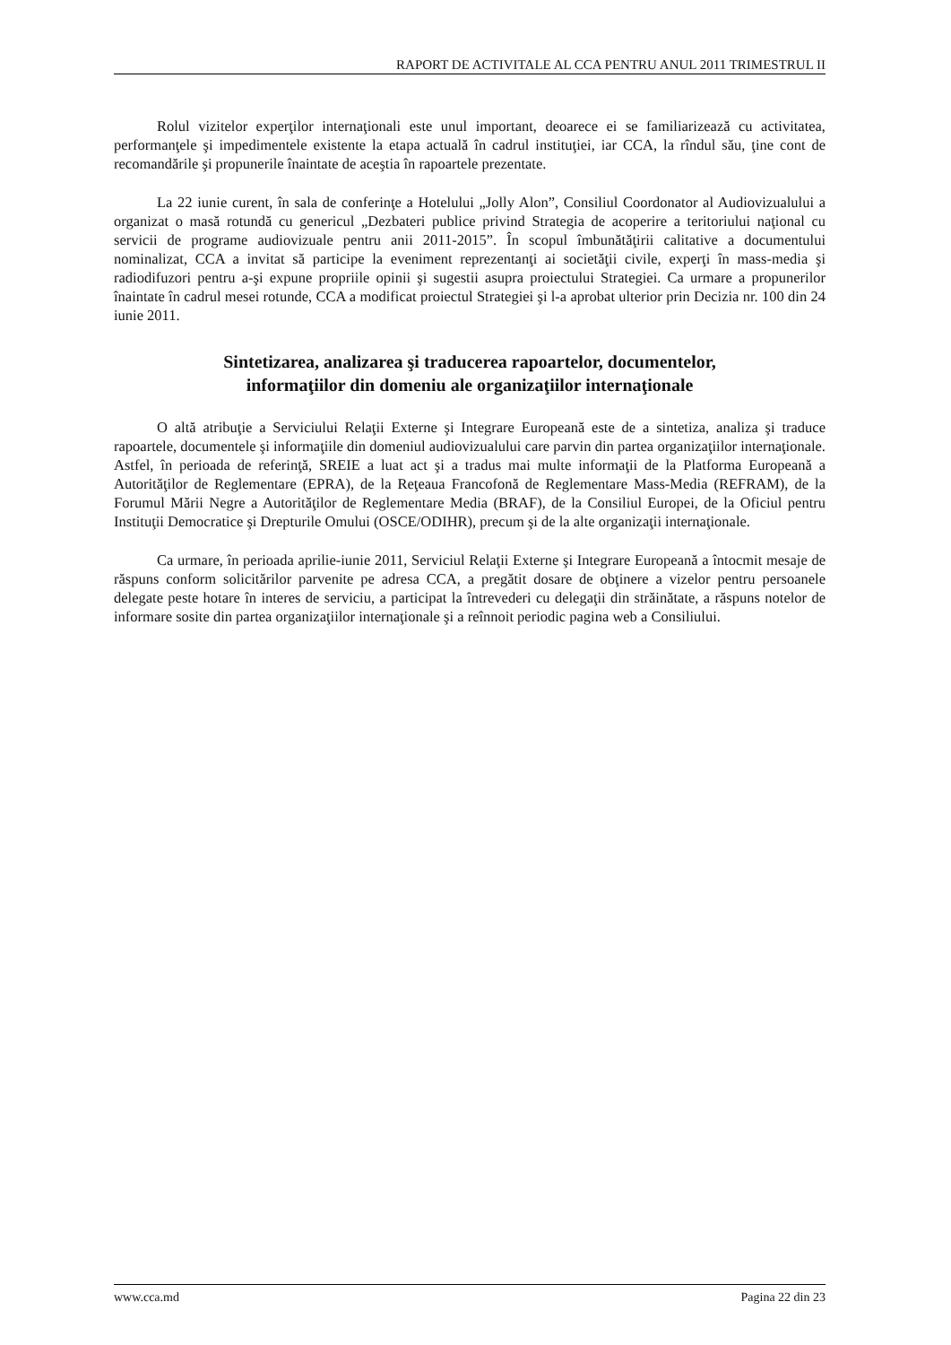RAPORT DE ACTIVITALE AL CCA PENTRU ANUL 2011 TRIMESTRUL II
Rolul vizitelor experţilor internaţionali este unul important, deoarece ei se familiarizează cu activitatea, performanţele şi impedimentele existente la etapa actuală în cadrul instituţiei, iar CCA, la rîndul său, ţine cont de recomandările şi propunerile înaintate de aceştia în rapoartele prezentate.
La 22 iunie curent, în sala de conferinţe a Hotelului „Jolly Alon”, Consiliul Coordonator al Audiovizualului a organizat o masă rotundă cu genericul „Dezbateri publice privind Strategia de acoperire a teritoriului naţional cu servicii de programe audiovizuale pentru anii 2011-2015”. În scopul îmbunătăţirii calitative a documentului nominalizat, CCA a invitat să participe la eveniment reprezentanţi ai societăţii civile, experţi în mass-media şi radiodifuzori pentru a-şi expune propriile opinii şi sugestii asupra proiectului Strategiei. Ca urmare a propunerilor înaintate în cadrul mesei rotunde, CCA a modificat proiectul Strategiei şi l-a aprobat ulterior prin Decizia nr. 100 din 24 iunie 2011.
Sintetizarea, analizarea şi traducerea rapoartelor, documentelor,
informaţiilor din domeniu ale organizaţiilor internaţionale
O altă atribuţie a Serviciului Relaţii Externe şi Integrare Europeană este de a sintetiza, analiza şi traduce rapoartele, documentele şi informaţiile din domeniul audiovizualului care parvin din partea organizaţiilor internaţionale. Astfel, în perioada de referinţă, SREIE a luat act şi a tradus mai multe informaţii de la Platforma Europeană a Autorităţilor de Reglementare (EPRA), de la Reţeaua Francofonă de Reglementare Mass-Media (REFRAM), de la Forumul Mării Negre a Autorităţilor de Reglementare Media (BRAF), de la Consiliul Europei, de la Oficiul pentru Instituţii Democratice şi Drepturile Omului (OSCE/ODIHR), precum şi de la alte organizaţii internaţionale.
Ca urmare, în perioada aprilie-iunie 2011, Serviciul Relaţii Externe şi Integrare Europeană a întocmit mesaje de răspuns conform solicitărilor parvenite pe adresa CCA, a pregătit dosare de obţinere a vizelor pentru persoanele delegate peste hotare în interes de serviciu, a participat la întrevederi cu delegaţii din străinătate, a răspuns notelor de informare sosite din partea organizaţiilor internaţionale şi a reînnoit periodic pagina web a Consiliului.
www.cca.md Pagina 22 din 23